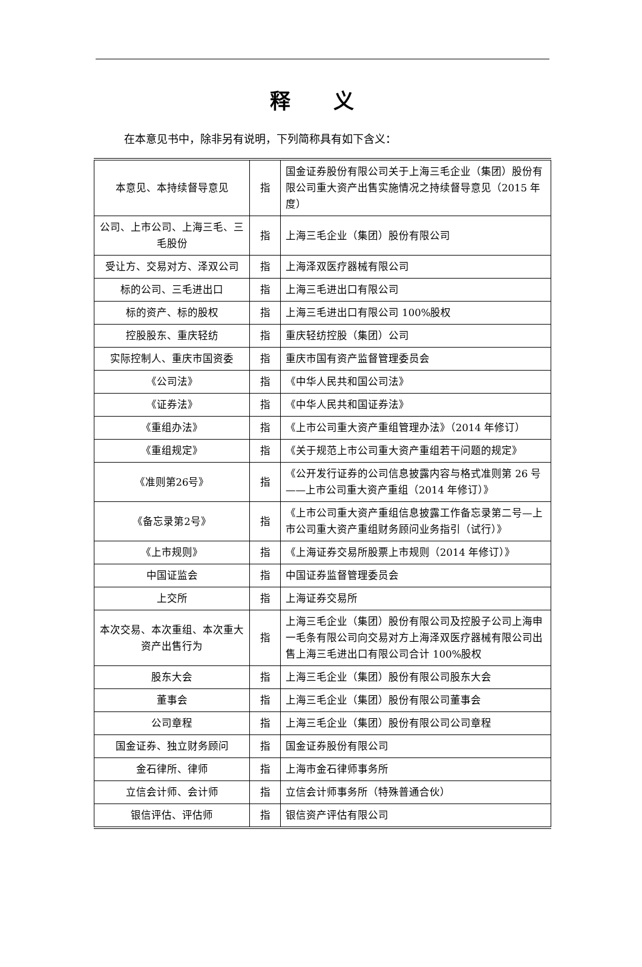释 义
在本意见书中，除非另有说明，下列简称具有如下含义：
| 本意见、本持续督导意见 | 指 | 国金证券股份有限公司关于上海三毛企业（集团）股份有限公司重大资产出售实施情况之持续督导意见（2015 年度） |
| 公司、上市公司、上海三毛、三毛股份 | 指 | 上海三毛企业（集团）股份有限公司 |
| 受让方、交易对方、泽双公司 | 指 | 上海泽双医疗器械有限公司 |
| 标的公司、三毛进出口 | 指 | 上海三毛进出口有限公司 |
| 标的资产、标的股权 | 指 | 上海三毛进出口有限公司 100%股权 |
| 控股股东、重庆轻纺 | 指 | 重庆轻纺控股（集团）公司 |
| 实际控制人、重庆市国资委 | 指 | 重庆市国有资产监督管理委员会 |
| 《公司法》 | 指 | 《中华人民共和国公司法》 |
| 《证券法》 | 指 | 《中华人民共和国证券法》 |
| 《重组办法》 | 指 | 《上市公司重大资产重组管理办法》（2014 年修订） |
| 《重组规定》 | 指 | 《关于规范上市公司重大资产重组若干问题的规定》 |
| 《准则第26号》 | 指 | 《公开发行证券的公司信息披露内容与格式准则第 26 号——上市公司重大资产重组（2014 年修订）》 |
| 《备忘录第2号》 | 指 | 《上市公司重大资产重组信息披露工作备忘录第二号—上市公司重大资产重组财务顾问业务指引（试行）》 |
| 《上市规则》 | 指 | 《上海证券交易所股票上市规则（2014 年修订）》 |
| 中国证监会 | 指 | 中国证券监督管理委员会 |
| 上交所 | 指 | 上海证券交易所 |
| 本次交易、本次重组、本次重大资产出售行为 | 指 | 上海三毛企业（集团）股份有限公司及控股子公司上海申一毛条有限公司向交易对方上海泽双医疗器械有限公司出售上海三毛进出口有限公司合计 100%股权 |
| 股东大会 | 指 | 上海三毛企业（集团）股份有限公司股东大会 |
| 董事会 | 指 | 上海三毛企业（集团）股份有限公司董事会 |
| 公司章程 | 指 | 上海三毛企业（集团）股份有限公司公司章程 |
| 国金证券、独立财务顾问 | 指 | 国金证券股份有限公司 |
| 金石律所、律师 | 指 | 上海市金石律师事务所 |
| 立信会计师、会计师 | 指 | 立信会计师事务所（特殊普通合伙） |
| 银信评估、评估师 | 指 | 银信资产评估有限公司 |